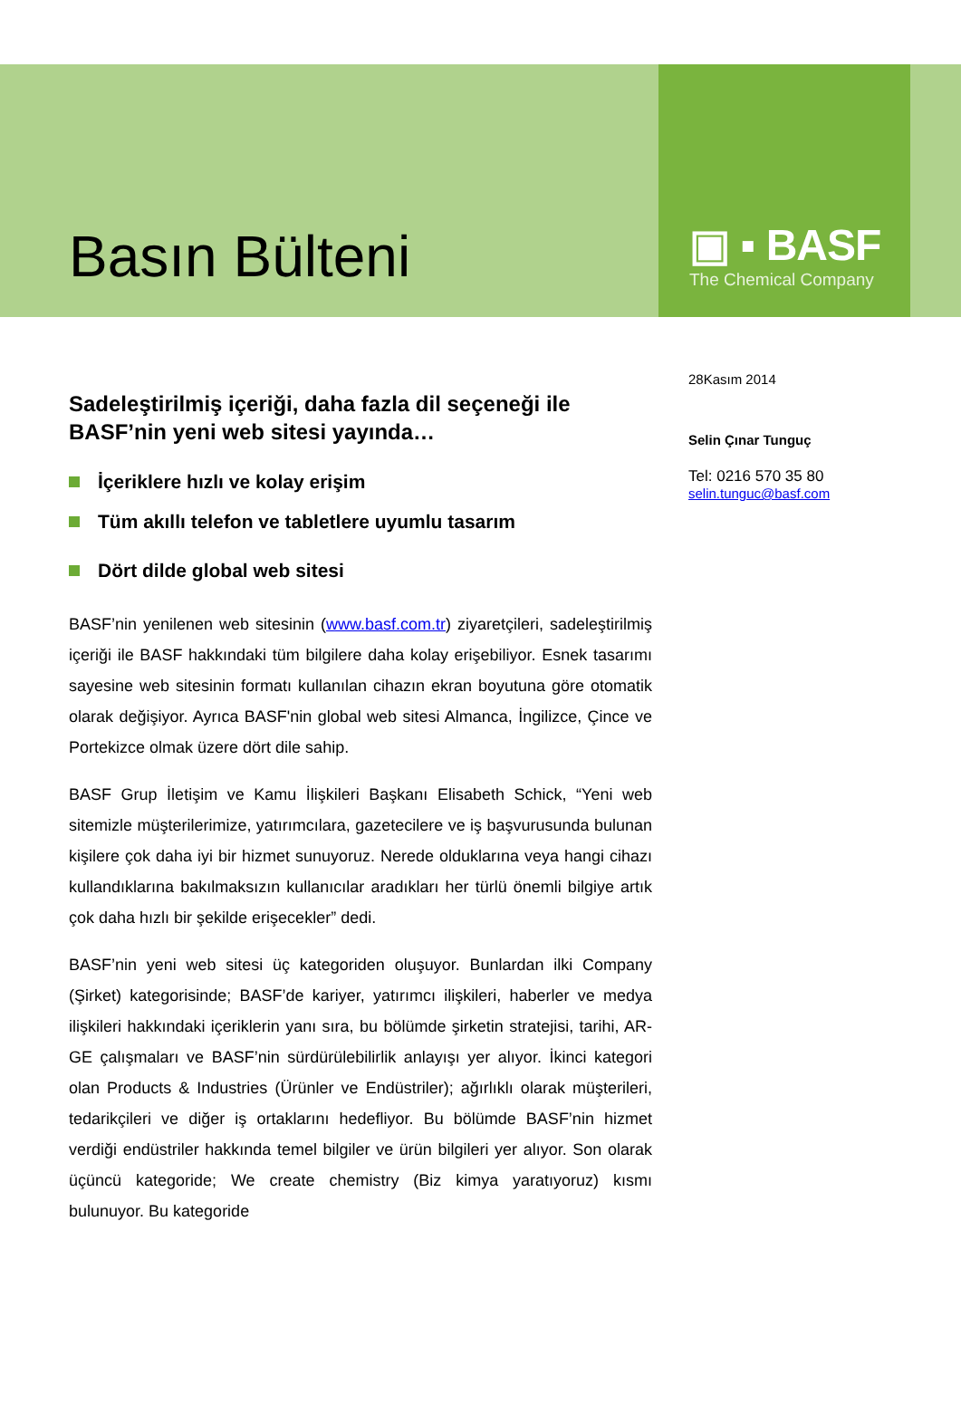Basın Bülteni
▣ ▪ BASF
The Chemical Company
Sadeleştirilmiş içeriği, daha fazla dil seçeneği ile BASF’nin yeni web sitesi yayında…
İçeriklere hızlı ve kolay erişim
Tüm akıllı telefon ve tabletlere uyumlu tasarım
Dört dilde global web sitesi
BASF’nin yenilenen web sitesinin (www.basf.com.tr) ziyaretçileri, sadeleştirilmiş içeriği ile BASF hakkındaki tüm bilgilere daha kolay erişebiliyor. Esnek tasarımı sayesine web sitesinin formatı kullanılan cihazın ekran boyutuna göre otomatik olarak değişiyor. Ayrıca BASF'nin global web sitesi Almanca, İngilizce, Çince ve Portekizce olmak üzere dört dile sahip.
BASF Grup İletişim ve Kamu İlişkileri Başkanı Elisabeth Schick, “Yeni web sitemizle müşterilerimize, yatırımcılara, gazetecilere ve iş başvurusunda bulunan kişilere çok daha iyi bir hizmet sunuyoruz. Nerede olduklarına veya hangi cihazı kullandıklarına bakılmaksızın kullanıcılar aradıkları her türlü önemli bilgiye artık çok daha hızlı bir şekilde erişecekler” dedi.
BASF’nin yeni web sitesi üç kategoriden oluşuyor. Bunlardan ilki Company (Şirket) kategorisinde; BASF’de kariyer, yatırımcı ilişkileri, haberler ve medya ilişkileri hakkındaki içeriklerin yanı sıra, bu bölümde şirketin stratejisi, tarihi, AR-GE çalışmaları ve BASF’nin sürdürülebilirlik anlayışı yer alıyor. İkinci kategori olan Products & Industries (Ürünler ve Endüstriler); ağırlıklı olarak müşterileri, tedarikçileri ve diğer iş ortaklarını hedefliyor. Bu bölümde BASF’nin hizmet verdiği endüstriler hakkında temel bilgiler ve ürün bilgileri yer alıyor. Son olarak üçüncü kategoride; We create chemistry (Biz kimya yaratıyoruz) kısmı bulunuyor. Bu kategoride
28Kasım 2014
Selin Çınar Tunguç
Tel: 0216 570 35 80
selin.tunguc@basf.com